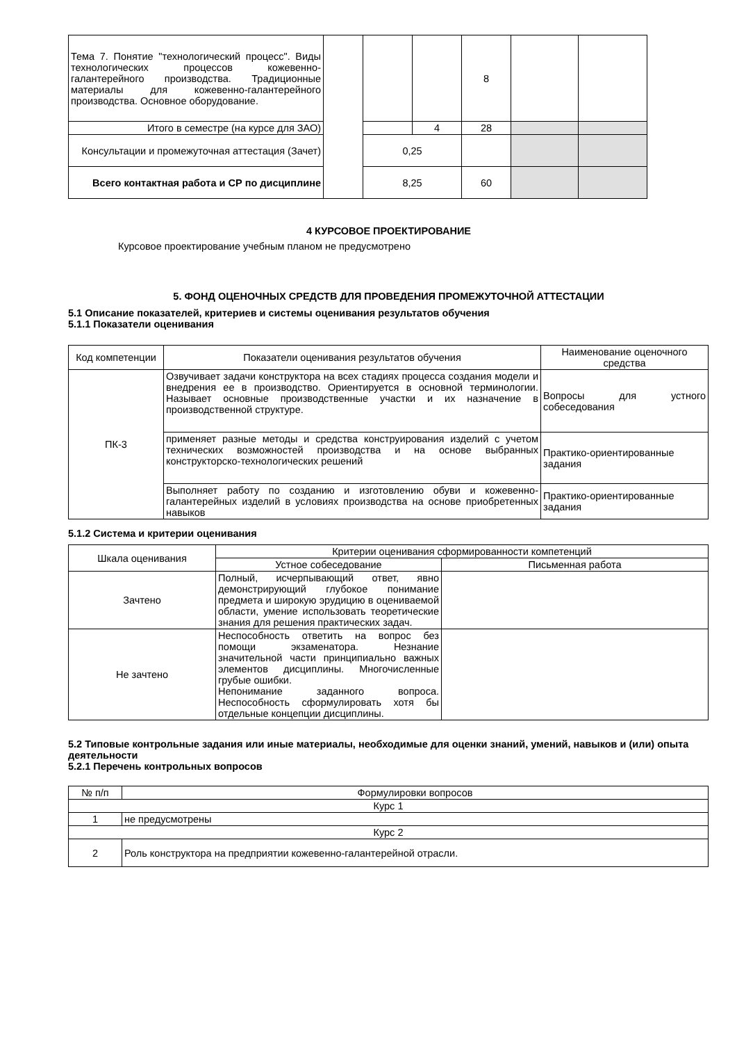| Тема 7. Понятие "технологический процесс". Виды технологических процессов кожевенно-галантерейного производства. Традиционные материалы для кожевенно-галантерейного производства. Основное оборудование. | | | | 8 | | |
| Итого в семестре (на курсе для ЗАО) | | | 4 | 28 | | |
| Консультации и промежуточная аттестация (Зачет) | | 0,25 | | | | |
| Всего контактная работа и СР по дисциплине | | 8,25 | | 60 | | |
4 КУРСОВОЕ ПРОЕКТИРОВАНИЕ
Курсовое проектирование учебным планом не предусмотрено
5. ФОНД ОЦЕНОЧНЫХ СРЕДСТВ ДЛЯ ПРОВЕДЕНИЯ ПРОМЕЖУТОЧНОЙ АТТЕСТАЦИИ
5.1 Описание показателей, критериев и системы оценивания результатов обучения
5.1.1 Показатели оценивания
| Код компетенции | Показатели оценивания результатов обучения | Наименование оценочного средства |
| ПК-3 | Озвучивает задачи конструктора на всех стадиях процесса создания модели и внедрения ее в производство. Ориентируется в основной терминологии. Называет основные производственные участки и их назначение в производственной структуре. | Вопросы для устного собеседования |
| | применяет разные методы и средства конструирования изделий с учетом технических возможностей производства и на основе выбранных конструкторско-технологических решений | Практико-ориентированные задания |
| | Выполняет работу по созданию и изготовлению обуви и кожевенно- галантерейных изделий в условиях производства на основе приобретенных навыков | Практико-ориентированные задания |
5.1.2 Система и критерии оценивания
| Шкала оценивания | Критерии оценивания сформированности компетенций | |
| | Устное собеседование | Письменная работа |
| Зачтено | Полный, исчерпывающий ответ, явно демонстрирующий глубокое понимание предмета и широкую эрудицию в оцениваемой области, умение использовать теоретические знания для решения практических задач. | |
| Не зачтено | Неспособность ответить на вопрос без помощи экзаменатора. Незнание значительной части принципиально важных элементов дисциплины. Многочисленные грубые ошибки. Непонимание заданного вопроса. Неспособность сформулировать хотя бы отдельные концепции дисциплины. | |
5.2 Типовые контрольные задания или иные материалы, необходимые для оценки знаний, умений, навыков и (или) опыта деятельности
5.2.1 Перечень контрольных вопросов
| № п/п | Формулировки вопросов |
| Курс 1 | |
| 1 | не предусмотрены |
| Курс 2 | |
| 2 | Роль конструктора на предприятии кожевенно-галантерейной отрасли. |